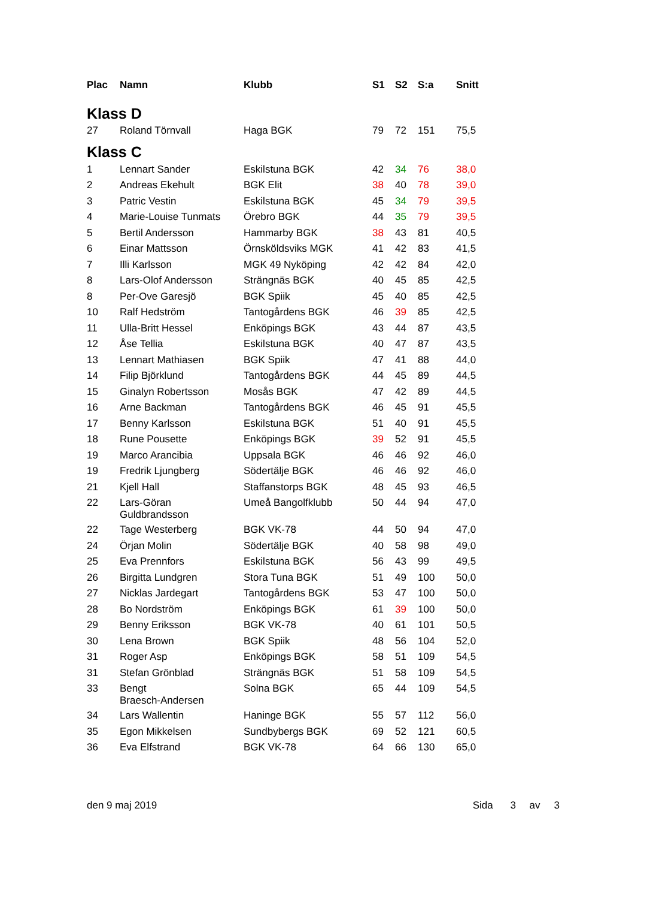| Plac | Namn | Klubb | S1 | S2 | S:a | Snitt |
| --- | --- | --- | --- | --- | --- | --- |
| Klass D | | | | | | |
| 27 | Roland Törnvall | Haga BGK | 79 | 72 | 151 | 75,5 |
| Klass C | | | | | | |
| 1 | Lennart Sander | Eskilstuna BGK | 42 | 34 | 76 | 38,0 |
| 2 | Andreas Ekehult | BGK Elit | 38 | 40 | 78 | 39,0 |
| 3 | Patric Vestin | Eskilstuna BGK | 45 | 34 | 79 | 39,5 |
| 4 | Marie-Louise Tunmats | Örebro BGK | 44 | 35 | 79 | 39,5 |
| 5 | Bertil Andersson | Hammarby BGK | 38 | 43 | 81 | 40,5 |
| 6 | Einar Mattsson | Örnsköldsviks MGK | 41 | 42 | 83 | 41,5 |
| 7 | Illi Karlsson | MGK 49 Nyköping | 42 | 42 | 84 | 42,0 |
| 8 | Lars-Olof Andersson | Strängnäs BGK | 40 | 45 | 85 | 42,5 |
| 8 | Per-Ove Garesjö | BGK Spiik | 45 | 40 | 85 | 42,5 |
| 10 | Ralf Hedström | Tantogårdens BGK | 46 | 39 | 85 | 42,5 |
| 11 | Ulla-Britt Hessel | Enköpings BGK | 43 | 44 | 87 | 43,5 |
| 12 | Åse Tellia | Eskilstuna BGK | 40 | 47 | 87 | 43,5 |
| 13 | Lennart Mathiasen | BGK Spiik | 47 | 41 | 88 | 44,0 |
| 14 | Filip Björklund | Tantogårdens BGK | 44 | 45 | 89 | 44,5 |
| 15 | Ginalyn Robertsson | Mosås BGK | 47 | 42 | 89 | 44,5 |
| 16 | Arne Backman | Tantogårdens BGK | 46 | 45 | 91 | 45,5 |
| 17 | Benny Karlsson | Eskilstuna BGK | 51 | 40 | 91 | 45,5 |
| 18 | Rune Pousette | Enköpings BGK | 39 | 52 | 91 | 45,5 |
| 19 | Marco Arancibia | Uppsala BGK | 46 | 46 | 92 | 46,0 |
| 19 | Fredrik Ljungberg | Södertälje BGK | 46 | 46 | 92 | 46,0 |
| 21 | Kjell Hall | Staffanstorps BGK | 48 | 45 | 93 | 46,5 |
| 22 | Lars-Göran Guldbrandsson | Umeå Bangolfklubb | 50 | 44 | 94 | 47,0 |
| 22 | Tage Westerberg | BGK VK-78 | 44 | 50 | 94 | 47,0 |
| 24 | Örjan Molin | Södertälje BGK | 40 | 58 | 98 | 49,0 |
| 25 | Eva Prennfors | Eskilstuna BGK | 56 | 43 | 99 | 49,5 |
| 26 | Birgitta Lundgren | Stora Tuna BGK | 51 | 49 | 100 | 50,0 |
| 27 | Nicklas Jardegart | Tantogårdens BGK | 53 | 47 | 100 | 50,0 |
| 28 | Bo Nordström | Enköpings BGK | 61 | 39 | 100 | 50,0 |
| 29 | Benny Eriksson | BGK VK-78 | 40 | 61 | 101 | 50,5 |
| 30 | Lena Brown | BGK Spiik | 48 | 56 | 104 | 52,0 |
| 31 | Roger Asp | Enköpings BGK | 58 | 51 | 109 | 54,5 |
| 31 | Stefan Grönblad | Strängnäs BGK | 51 | 58 | 109 | 54,5 |
| 33 | Bengt Braesch-Andersen | Solna BGK | 65 | 44 | 109 | 54,5 |
| 34 | Lars Wallentin | Haninge BGK | 55 | 57 | 112 | 56,0 |
| 35 | Egon Mikkelsen | Sundbybergs BGK | 69 | 52 | 121 | 60,5 |
| 36 | Eva Elfstrand | BGK VK-78 | 64 | 66 | 130 | 65,0 |
den 9 maj 2019 Sida 3 av 3